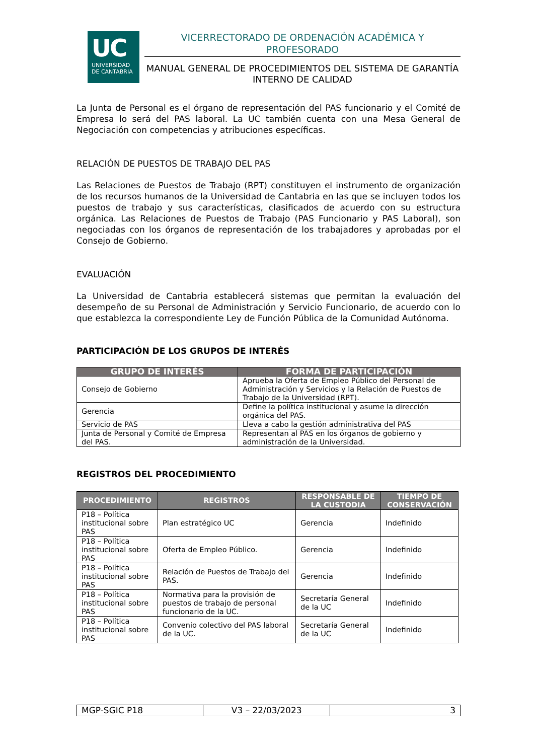UC
UNIVERSIDAD
DE CANTABRIA
VICERRECTORADO DE ORDENACIÓN ACADÉMICA Y PROFESORADO
MANUAL GENERAL DE PROCEDIMIENTOS DEL SISTEMA DE GARANTÍA INTERNO DE CALIDAD
La Junta de Personal es el órgano de representación del PAS funcionario y el Comité de Empresa lo será del PAS laboral. La UC también cuenta con una Mesa General de Negociación con competencias y atribuciones específicas.
RELACIÓN DE PUESTOS DE TRABAJO DEL PAS
Las Relaciones de Puestos de Trabajo (RPT) constituyen el instrumento de organización de los recursos humanos de la Universidad de Cantabria en las que se incluyen todos los puestos de trabajo y sus características, clasificados de acuerdo con su estructura orgánica. Las Relaciones de Puestos de Trabajo (PAS Funcionario y PAS Laboral), son negociadas con los órganos de representación de los trabajadores y aprobadas por el Consejo de Gobierno.
EVALUACIÓN
La Universidad de Cantabria establecerá sistemas que permitan la evaluación del desempeño de su Personal de Administración y Servicio Funcionario, de acuerdo con lo que establezca la correspondiente Ley de Función Pública de la Comunidad Autónoma.
PARTICIPACIÓN DE LOS GRUPOS DE INTERÉS
| GRUPO DE INTERÉS | FORMA DE PARTICIPACIÓN |
| --- | --- |
| Consejo de Gobierno | Aprueba la Oferta de Empleo Público del Personal de Administración y Servicios y la Relación de Puestos de Trabajo de la Universidad (RPT). |
| Gerencia | Define la política institucional y asume la dirección orgánica del PAS. |
| Servicio de PAS | Lleva a cabo la gestión administrativa del PAS |
| Junta de Personal y Comité de Empresa del PAS. | Representan al PAS en los órganos de gobierno y administración de la Universidad. |
REGISTROS DEL PROCEDIMIENTO
| PROCEDIMIENTO | REGISTROS | RESPONSABLE DE LA CUSTODIA | TIEMPO DE CONSERVACIÓN |
| --- | --- | --- | --- |
| P18 – Política institucional sobre PAS | Plan estratégico UC | Gerencia | Indefinido |
| P18 – Política institucional sobre PAS | Oferta de Empleo Público. | Gerencia | Indefinido |
| P18 – Política institucional sobre PAS | Relación de Puestos de Trabajo del PAS. | Gerencia | Indefinido |
| P18 – Política institucional sobre PAS | Normativa para la provisión de puestos de trabajo de personal funcionario de la UC. | Secretaría General de la UC | Indefinido |
| P18 – Política institucional sobre PAS | Convenio colectivo del PAS laboral de la UC. | Secretaría General de la UC | Indefinido |
| MGP-SGIC P18 | V3 – 22/03/2023 | 3 |